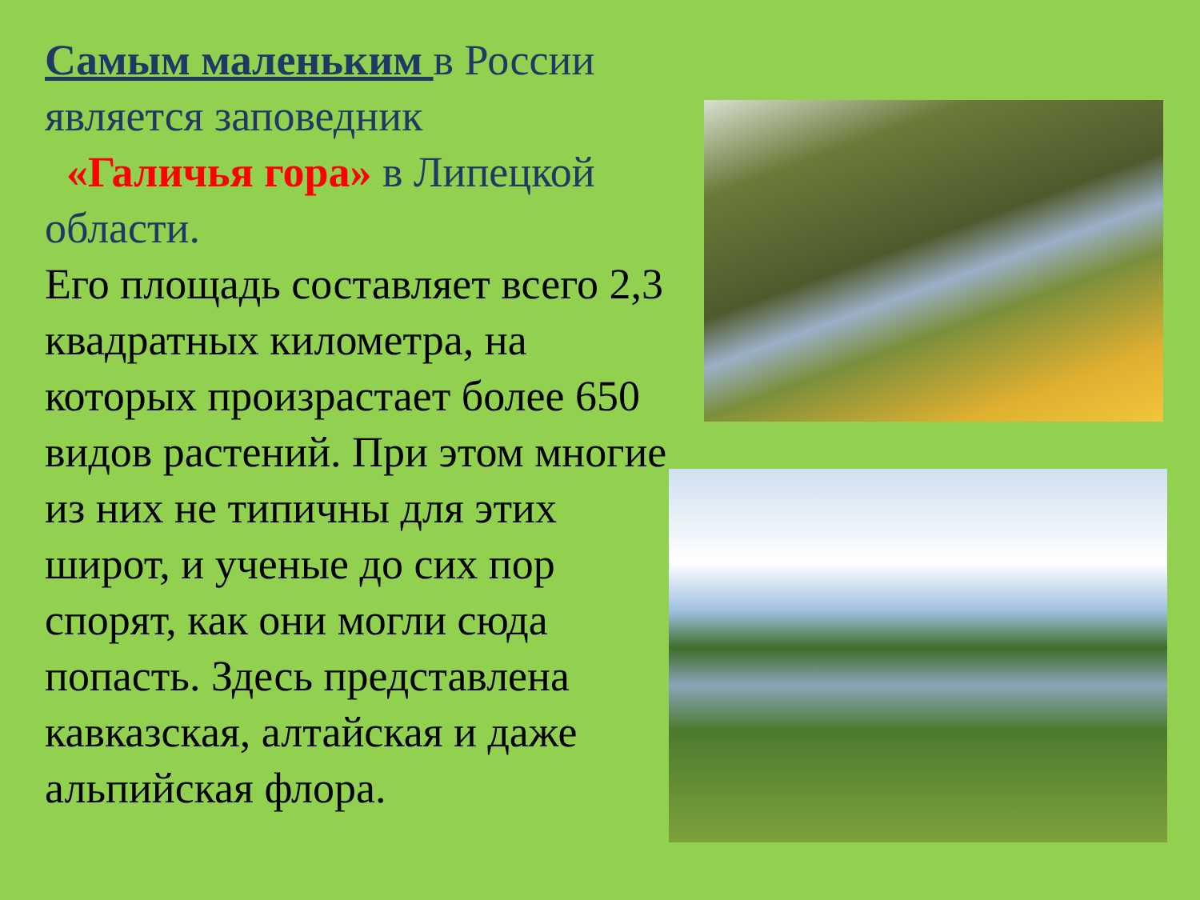Самым маленьким в России является заповедник
«Галичья гора» в Липецкой области.
Его площадь составляет всего 2,3 квадратных километра, на которых произрастает более 650 видов растений. При этом многие из них не типичны для этих широт, и ученые до сих пор спорят, как они могли сюда попасть. Здесь представлена кавказская, алтайская и даже альпийская флора.